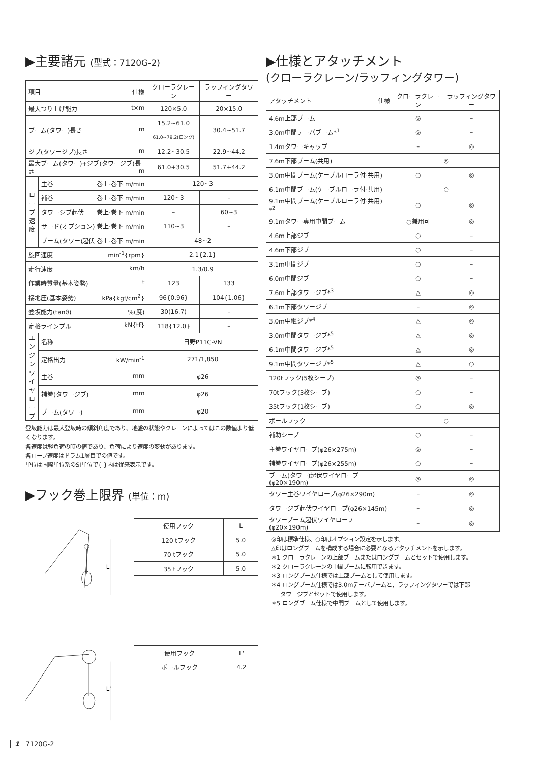▶主要諸元 (型式：7120G-2)
| 項目 仕様 | | クローラクレーン | ラッフィングタワー |
| --- | --- | --- | --- |
| 最大つり上げ能力 t×m | | 120×5.0 | 20×15.0 |
| ブーム(タワー)長さ m | | 15.2~61.0 | 30.4~51.7 |
| | | 61.0~79.2(ロング) | |
| ジブ(タワージブ)長さ m | | 12.2~30.5 | 22.9~44.2 |
| 最大ブーム(タワー)+ジブ(タワージブ)長さ m | | 61.0+30.5 | 51.7+44.2 |
| ロープ速度 | 主巻 巻上·巻下 m/min | 120~3 | |
| | 補巻 巻上·巻下 m/min | 120~3 | – |
| | タワージブ起伏 巻上·巻下 m/min | – | 60~3 |
| | サード(オプション) 巻上·巻下 m/min | 110~3 | – |
| | ブーム(タワー)起伏 巻上·巻下 m/min | 48~2 | |
| 旋回速度 min<sup>-1</sup>{rpm} | | 2.1{2.1} | |
| 走行速度 km/h | | 1.3/0.9 | |
| 作業時質量(基本姿勢) t | | 123 | 133 |
| 接地圧(基本姿勢) kPa{kgf/cm<sup>2</sup>} | | 96{0.96} | 104{1.06} |
| 登坂能力(tanθ) %(度) | | 30(16.7) | – |
| 定格ラインプル kN{tf} | | 118{12.0} | – |
| エンジン | 名称 | 日野P11C-VN | |
| | 定格出力 kW/min<sup>-1</sup> | 271/1,850 | |
| ワイヤロープ | 主巻 mm | φ26 | |
| | 補巻(タワージブ) mm | φ26 | |
| | ブーム(タワー) mm | φ20 | |
登坂能力は最大登坂時の傾斜角度であり、地盤の状態やクレーンによってはこの数値より低くなります。
各速度は軽負荷の時の値であり、負荷により速度の変動があります。
各ロープ速度はドラム1層目での値です。
単位は国際単位系のSI単位で{ }内は従来表示です。
▶フック巻上限界 (単位：m)
L
| 使用フック | L |
| --- | --- |
| 120 tフック | 5.0 |
| 70 tフック | 5.0 |
| 35 tフック | 5.0 |
L'
| 使用フック | L' |
| --- | --- |
| ボールフック | 4.2 |
▶仕様とアタッチメント
(クローラクレーン/ラッフィングタワー)
| アタッチメント 仕様 | クローラクレーン | ラッフィングタワー |
| --- | --- | --- |
| 4.6m上部ブーム | ◎ | – |
| 3.0m中間テーパブーム*<sup>1</sup> | ◎ | – |
| 1.4mタワーキャップ | – | ◎ |
| 7.6m下部ブーム(共用) | ◎ | |
| 3.0m中間ブーム(ケーブルローラ付·共用) | ○ | ◎ |
| 6.1m中間ブーム(ケーブルローラ付·共用) | ○ | |
| 9.1m中間ブーム(ケーブルローラ付·共用) *<sup>2</sup> | ○ | ◎ |
| 9.1mタワー専用中間ブーム | ○兼用可 | ◎ |
| 4.6m上部ジブ | ○ | – |
| 4.6m下部ジブ | ○ | – |
| 3.1m中間ジブ | ○ | – |
| 6.0m中間ジブ | ○ | – |
| 7.6m上部タワージブ*<sup>3</sup> | △ | ◎ |
| 6.1m下部タワージブ | – | ◎ |
| 3.0m中継ジブ*<sup>4</sup> | △ | ◎ |
| 3.0m中間タワージブ*<sup>5</sup> | △ | ◎ |
| 6.1m中間タワージブ*<sup>5</sup> | △ | ◎ |
| 9.1m中間タワージブ*<sup>5</sup> | △ | ○ |
| 120tフック(5枚シーブ) | ◎ | – |
| 70tフック(3枚シーブ) | ○ | – |
| 35tフック(1枚シーブ) | ○ | ◎ |
| ボールフック | ○ | |
| 補助シーブ | ○ | – |
| 主巻ワイヤロープ(φ26×275m) | ◎ | – |
| 補巻ワイヤロープ(φ26×255m) | ○ | – |
| ブーム(タワー)起伏ワイヤロープ(φ20×190m) | ◎ | ◎ |
| タワー主巻ワイヤロープ(φ26×290m) | – | ◎ |
| タワージブ起伏ワイヤロープ(φ26×145m) | – | ◎ |
| タワーブーム起伏ワイヤロープ(φ20×190m) | – | ◎ |
◎印は標準仕様、○印はオプション設定を示します。
△印はロングブームを構成する場合に必要となるアタッチメントを示します。
＊1 クローラクレーンの上部ブームまたはロングブームとセットで使用します。
＊2 クローラクレーンの中間ブームに転用できます。
＊3 ロングブーム仕様では上部ブームとして使用します。
＊4 ロングブーム仕様では3.0mテーパブームと、ラッフィングタワーでは下部
タワージブとセットで使用します。
＊5 ロングブーム仕様で中間ブームとして使用します。
1 7120G-2